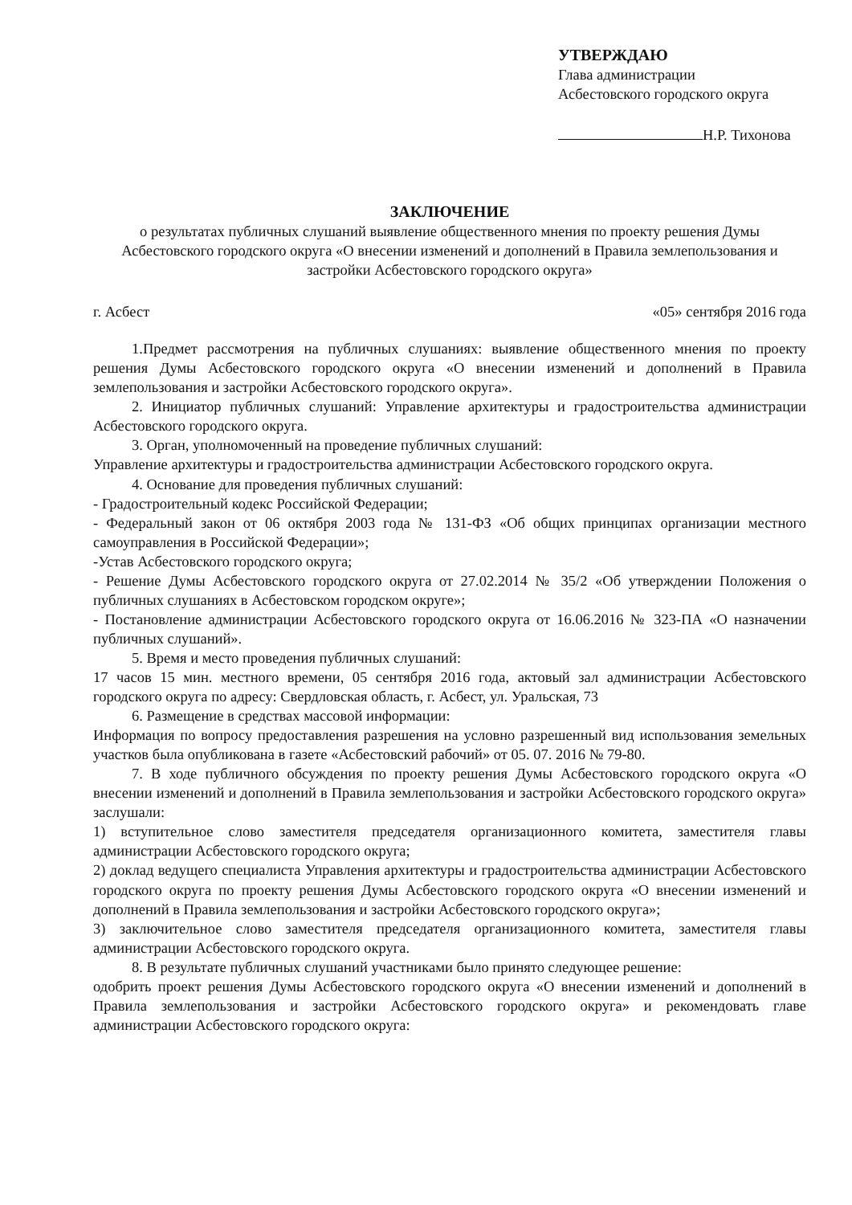УТВЕРЖДАЮ
Глава администрации
Асбестовского городского округа
Н.Р. Тихонова
ЗАКЛЮЧЕНИЕ
о результатах публичных слушаний выявление общественного мнения по проекту решения Думы Асбестовского городского округа «О внесении изменений и дополнений в Правила землепользования и застройки Асбестовского городского округа»
г. Асбест «05» сентября 2016 года
1.Предмет рассмотрения на публичных слушаниях: выявление общественного мнения по проекту решения Думы Асбестовского городского округа «О внесении изменений и дополнений в Правила землепользования и застройки Асбестовского городского округа».
2. Инициатор публичных слушаний: Управление архитектуры и градостроительства администрации Асбестовского городского округа.
3. Орган, уполномоченный на проведение публичных слушаний:
Управление архитектуры и градостроительства администрации Асбестовского городского округа.
4. Основание для проведения публичных слушаний:
- Градостроительный кодекс Российской Федерации;
- Федеральный закон от 06 октября 2003 года № 131-ФЗ «Об общих принципах организации местного самоуправления в Российской Федерации»;
-Устав Асбестовского городского округа;
- Решение Думы Асбестовского городского округа от 27.02.2014 № 35/2 «Об утверждении Положения о публичных слушаниях в Асбестовском городском округе»;
- Постановление администрации Асбестовского городского округа от 16.06.2016 № 323-ПА «О назначении публичных слушаний».
5. Время и место проведения публичных слушаний:
17 часов 15 мин. местного времени, 05 сентября 2016 года, актовый зал администрации Асбестовского городского округа по адресу: Свердловская область, г. Асбест, ул. Уральская, 73
6. Размещение в средствах массовой информации:
Информация по вопросу предоставления разрешения на условно разрешенный вид использования земельных участков была опубликована в газете «Асбестовский рабочий» от 05. 07. 2016 № 79-80.
7. В ходе публичного обсуждения по проекту решения Думы Асбестовского городского округа «О внесении изменений и дополнений в Правила землепользования и застройки Асбестовского городского округа» заслушали:
1) вступительное слово заместителя председателя организационного комитета, заместителя главы администрации Асбестовского городского округа;
2) доклад ведущего специалиста Управления архитектуры и градостроительства администрации Асбестовского городского округа по проекту решения Думы Асбестовского городского округа «О внесении изменений и дополнений в Правила землепользования и застройки Асбестовского городского округа»;
3) заключительное слово заместителя председателя организационного комитета, заместителя главы администрации Асбестовского городского округа.
8. В результате публичных слушаний участниками было принято следующее решение:
одобрить проект решения Думы Асбестовского городского округа «О внесении изменений и дополнений в Правила землепользования и застройки Асбестовского городского округа» и рекомендовать главе администрации Асбестовского городского округа: